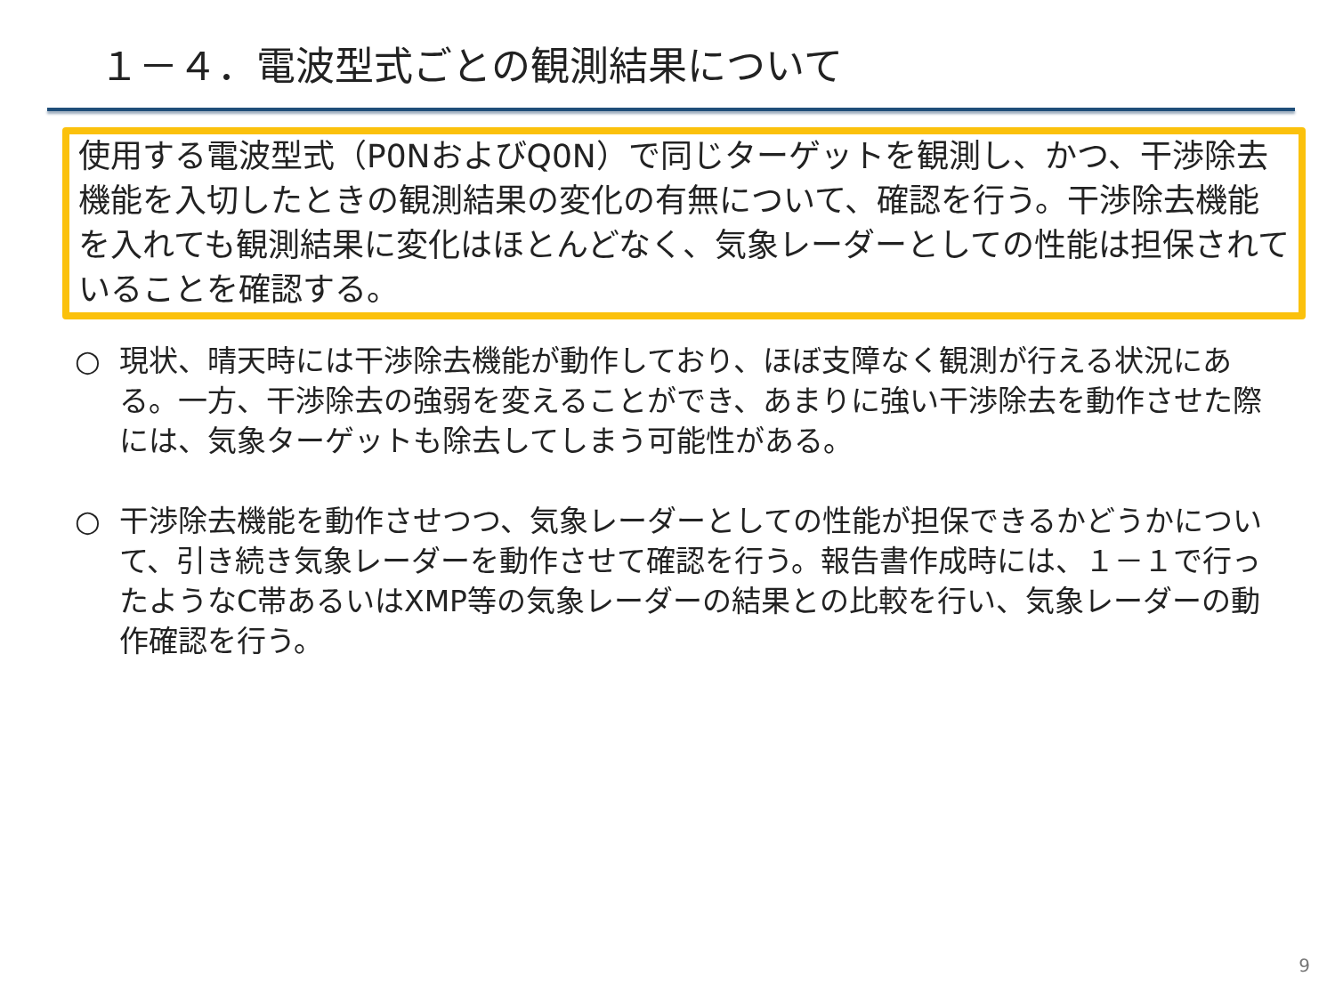１－４．電波型式ごとの観測結果について
使用する電波型式（P0NおよびQ0N）で同じターゲットを観測し、かつ、干渉除去機能を入切したときの観測結果の変化の有無について、確認を行う。干渉除去機能を入れても観測結果に変化はほとんどなく、気象レーダーとしての性能は担保されていることを確認する。
○ 現状、晴天時には干渉除去機能が動作しており、ほぼ支障なく観測が行える状況にある。一方、干渉除去の強弱を変えることができ、あまりに強い干渉除去を動作させた際には、気象ターゲットも除去してしまう可能性がある。
○ 干渉除去機能を動作させつつ、気象レーダーとしての性能が担保できるかどうかについて、引き続き気象レーダーを動作させて確認を行う。報告書作成時には、１－１で行ったようなC帯あるいはXMP等の気象レーダーの結果との比較を行い、気象レーダーの動作確認を行う。
9